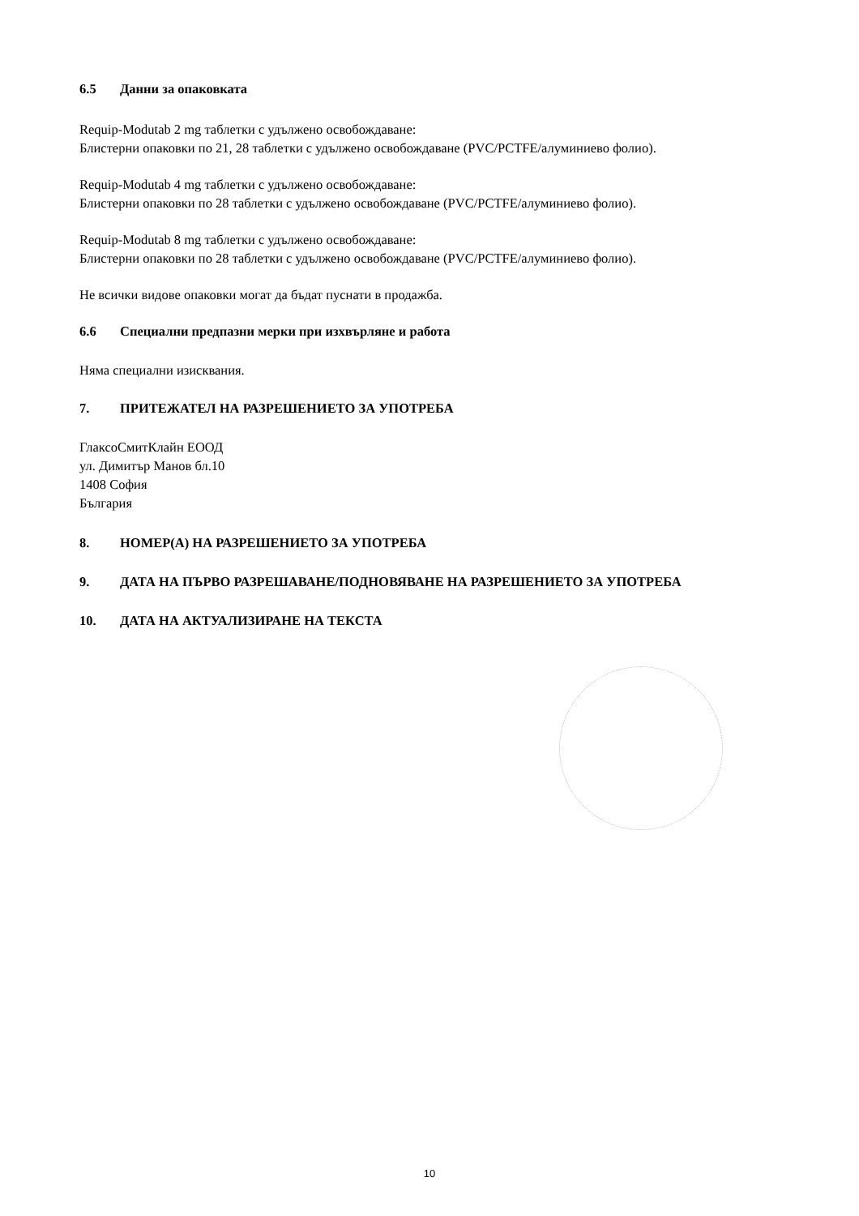6.5 Данни за опаковката
Requip-Modutab 2 mg таблетки с удължено освобождаване:
Блистерни опаковки по 21, 28 таблетки с удължено освобождаване (PVC/PCTFE/алуминиево фолио).
Requip-Modutab 4 mg таблетки с удължено освобождаване:
Блистерни опаковки по 28 таблетки с удължено освобождаване (PVC/PCTFE/алуминиево фолио).
Requip-Modutab 8 mg таблетки с удължено освобождаване:
Блистерни опаковки по 28 таблетки с удължено освобождаване (PVC/PCTFE/алуминиево фолио).
Не всички видове опаковки могат да бъдат пуснати в продажба.
6.6 Специални предпазни мерки при изхвърляне и работа
Няма специални изисквания.
7. ПРИТЕЖАТЕЛ НА РАЗРЕШЕНИЕТО ЗА УПОТРЕБА
ГлаксоСмитКлайн ЕООД
ул. Димитър Манов бл.10
1408 София
България
8. НОМЕР(А) НА РАЗРЕШЕНИЕТО ЗА УПОТРЕБА
9. ДАТА НА ПЪРВО РАЗРЕШАВАНЕ/ПОДНОВЯВАНЕ НА РАЗРЕШЕНИЕТО ЗА УПОТРЕБА
10. ДАТА НА АКТУАЛИЗИРАНЕ НА ТЕКСТА
10